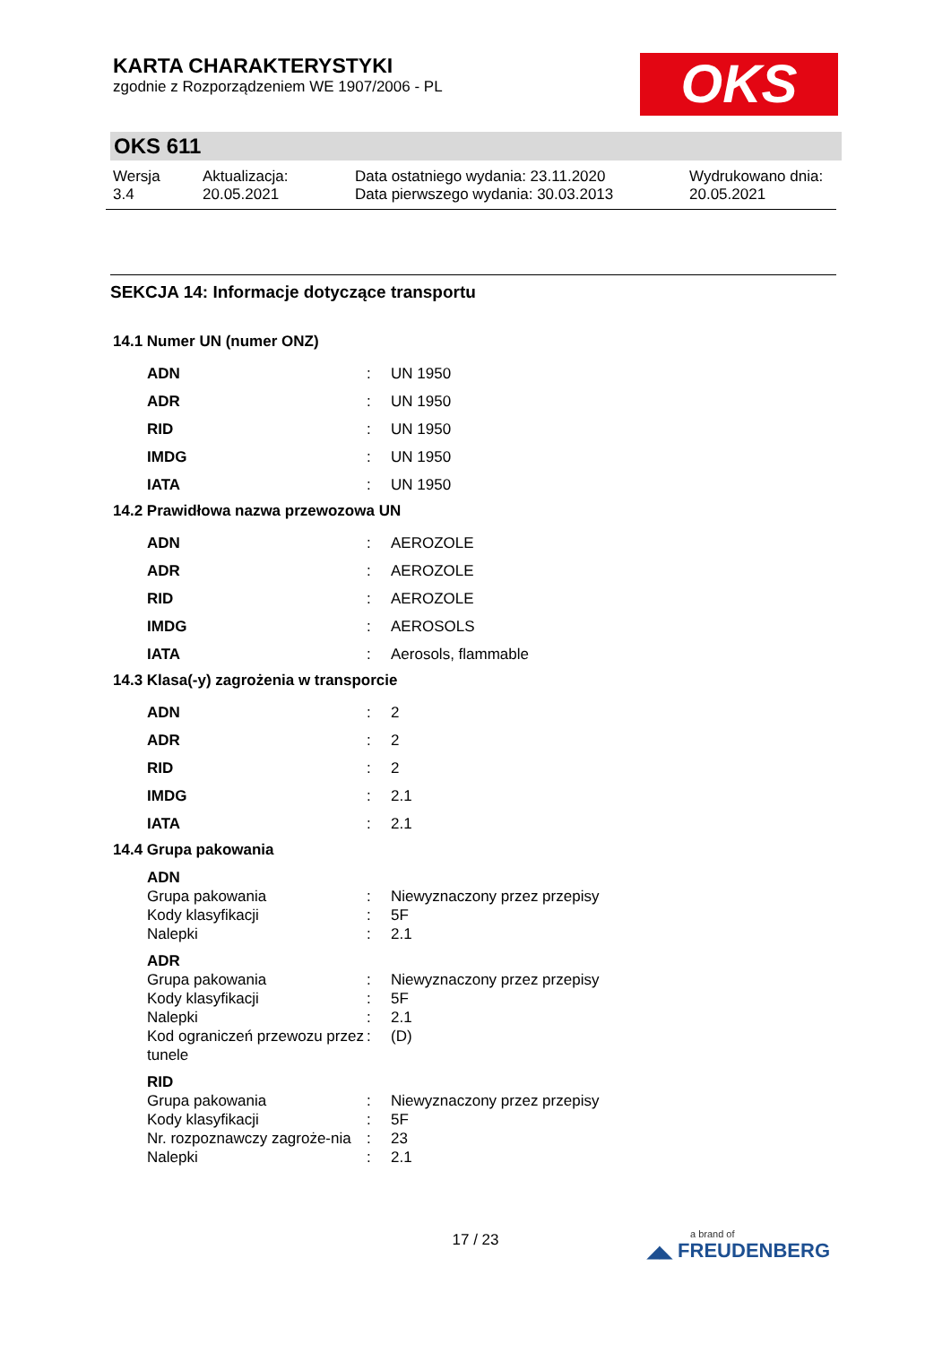OKS
KARTA CHARAKTERYSTYKI
zgodnie z Rozporządzeniem WE 1907/2006 - PL
OKS 611
Wersja
3.4
Aktualizacja:
20.05.2021
Data ostatniego wydania: 23.11.2020
Data pierwszego wydania: 30.03.2013
Wydrukowano dnia:
20.05.2021
SEKCJA 14: Informacje dotyczące transportu
14.1 Numer UN (numer ONZ)
| ADN | : | UN 1950 |
| ADR | : | UN 1950 |
| RID | : | UN 1950 |
| IMDG | : | UN 1950 |
| IATA | : | UN 1950 |
14.2 Prawidłowa nazwa przewozowa UN
| ADN | : | AEROZOLE |
| ADR | : | AEROZOLE |
| RID | : | AEROZOLE |
| IMDG | : | AEROSOLS |
| IATA | : | Aerosols, flammable |
14.3 Klasa(-y) zagrożenia w transporcie
| ADN | : | 2 |
| ADR | : | 2 |
| RID | : | 2 |
| IMDG | : | 2.1 |
| IATA | : | 2.1 |
14.4 Grupa pakowania
| ADN | | |
| Grupa pakowania | : | Niewyznaczony przez przepisy |
| Kody klasyfikacji | : | 5F |
| Nalepki | : | 2.1 |
| ADR | | |
| Grupa pakowania | : | Niewyznaczony przez przepisy |
| Kody klasyfikacji | : | 5F |
| Nalepki | : | 2.1 |
| Kod ograniczeń przewozu przez tunele | : | (D) |
| RID | | |
| Grupa pakowania | : | Niewyznaczony przez przepisy |
| Kody klasyfikacji | : | 5F |
| Nr. rozpoznawczy zagroże-nia | : | 23 |
| Nalepki | : | 2.1 |
17 / 23
a brand of
◢◣ FREUDENBERG